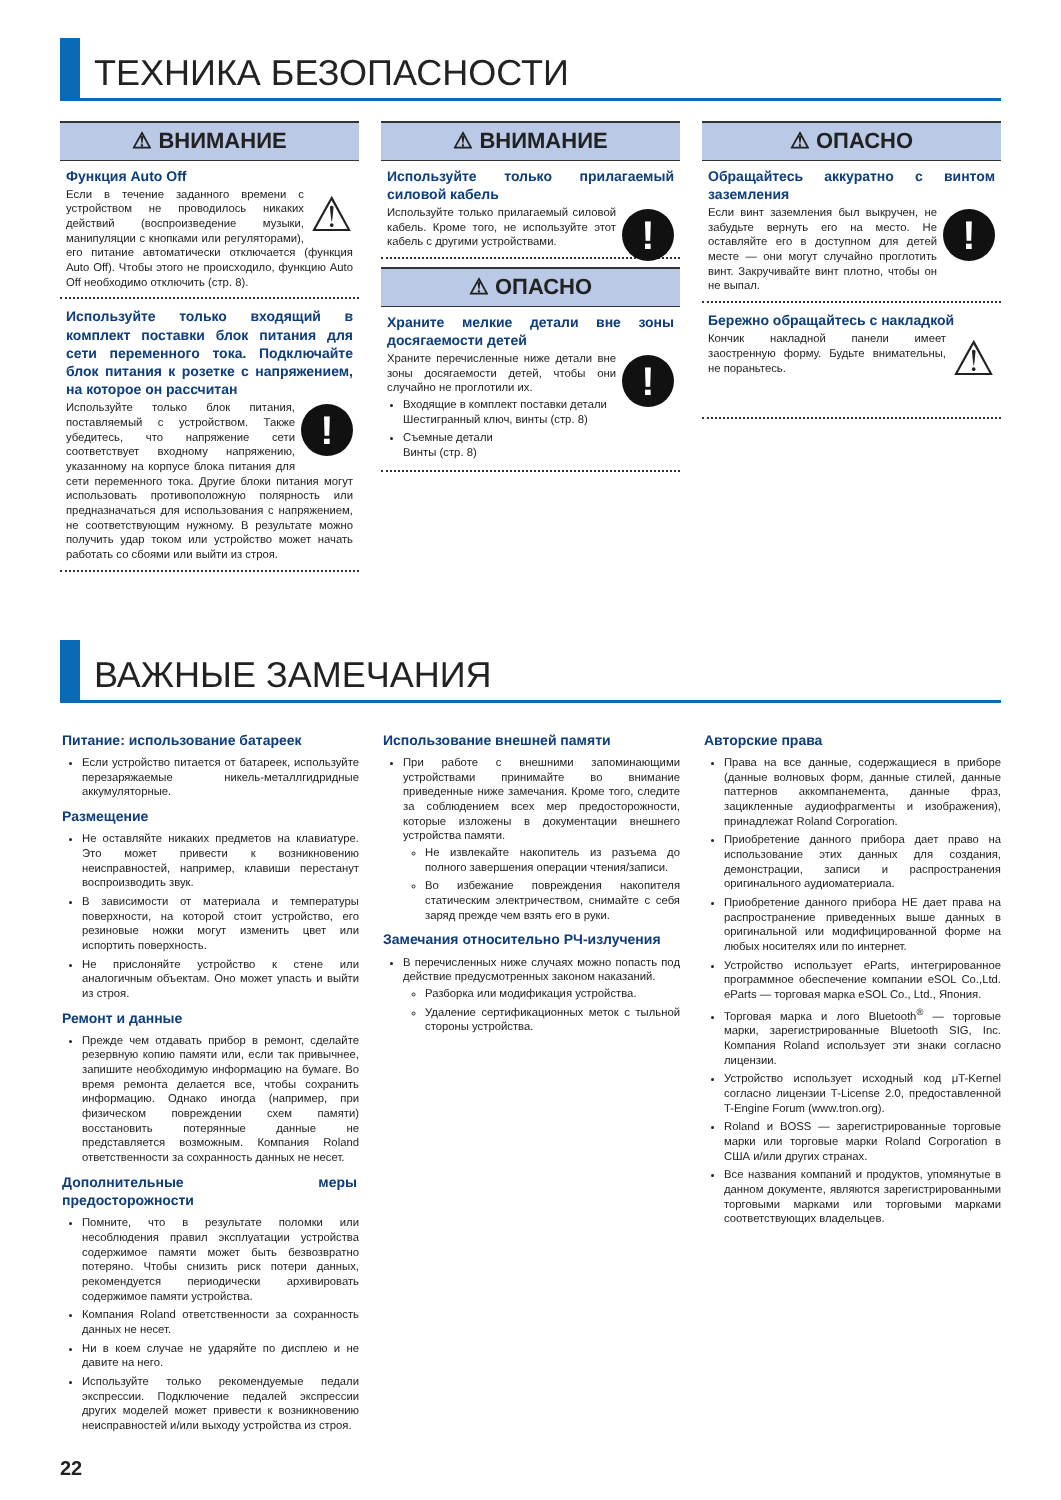ТЕХНИКА БЕЗОПАСНОСТИ
⚠ ВНИМАНИЕ
Функция Auto Off
⚠
Если в течение заданного времени с устройством не проводилось никаких действий (воспроизведение музыки, манипуляции с кнопками или регуляторами), его питание автоматически отключается (функция Auto Off). Чтобы этого не происходило, функцию Auto Off необходимо отключить (стр. 8).
Используйте только входящий в комплект поставки блок питания для сети переменного тока. Подключайте блок питания к розетке с напряжением, на которое он рассчитан
!
Используйте только блок питания, поставляемый с устройством. Также убедитесь, что напряжение сети соответствует входному напряжению, указанному на корпусе блока питания для сети переменного тока. Другие блоки питания могут использовать противоположную полярность или предназначаться для использования с напряжением, не соответствующим нужному. В результате можно получить удар током или устройство может начать работать со сбоями или выйти из строя.
⚠ ВНИМАНИЕ
Используйте только прилагаемый силовой кабель
!
Используйте только прилагаемый силовой кабель. Кроме того, не используйте этот кабель с другими устройствами.
⚠ ОПАСНО
Храните мелкие детали вне зоны досягаемости детей
!
Храните перечисленные ниже детали вне зоны досягаемости детей, чтобы они случайно не проглотили их.
Входящие в комплект поставки детали
Шестигранный ключ, винты (стр. 8)
Съемные детали
Винты (стр. 8)
⚠ ОПАСНО
Обращайтесь аккуратно с винтом заземления
!
Если винт заземления был выкручен, не забудьте вернуть его на место. Не оставляйте его в доступном для детей месте — они могут случайно проглотить винт. Закручивайте винт плотно, чтобы он не выпал.
Бережно обращайтесь с накладкой
⚠
Кончик накладной панели имеет заостренную форму. Будьте внимательны, не пораньтесь.
ВАЖНЫЕ ЗАМЕЧАНИЯ
Питание: использование батареек
Если устройство питается от батареек, используйте перезаряжаемые никель-металлгидридные аккумуляторные.
Размещение
Не оставляйте никаких предметов на клавиатуре. Это может привести к возникновению неисправностей, например, клавиши перестанут воспроизводить звук.
В зависимости от материала и температуры поверхности, на которой стоит устройство, его резиновые ножки могут изменить цвет или испортить поверхность.
Не прислоняйте устройство к стене или аналогичным объектам. Оно может упасть и выйти из строя.
Ремонт и данные
Прежде чем отдавать прибор в ремонт, сделайте резервную копию памяти или, если так привычнее, запишите необходимую информацию на бумаге. Во время ремонта делается все, чтобы сохранить информацию. Однако иногда (например, при физическом повреждении схем памяти) восстановить потерянные данные не представляется возможным. Компания Roland ответственности за сохранность данных не несет.
Дополнительные меры предосторожности
Помните, что в результате поломки или несоблюдения правил эксплуатации устройства содержимое памяти может быть безвозвратно потеряно. Чтобы снизить риск потери данных, рекомендуется периодически архивировать содержимое памяти устройства.
Компания Roland ответственности за сохранность данных не несет.
Ни в коем случае не ударяйте по дисплею и не давите на него.
Используйте только рекомендуемые педали экспрессии. Подключение педалей экспрессии других моделей может привести к возникновению неисправностей и/или выходу устройства из строя.
Использование внешней памяти
При работе с внешними запоминающими устройствами принимайте во внимание приведенные ниже замечания. Кроме того, следите за соблюдением всех мер предосторожности, которые изложены в документации внешнего устройства памяти.
Не извлекайте накопитель из разъема до полного завершения операции чтения/записи.
Во избежание повреждения накопителя статическим электричеством, снимайте с себя заряд прежде чем взять его в руки.
Замечания относительно РЧ-излучения
В перечисленных ниже случаях можно попасть под действие предусмотренных законом наказаний.
Разборка или модификация устройства.
Удаление сертификационных меток с тыльной стороны устройства.
Авторские права
Права на все данные, содержащиеся в приборе (данные волновых форм, данные стилей, данные паттернов аккомпанемента, данные фраз, зацикленные аудиофрагменты и изображения), принадлежат Roland Corporation.
Приобретение данного прибора дает право на использование этих данных для создания, демонстрации, записи и распространения оригинального аудиоматериала.
Приобретение данного прибора НЕ дает права на распространение приведенных выше данных в оригинальной или модифицированной форме на любых носителях или по интернет.
Устройство использует eParts, интегрированное программное обеспечение компании eSOL Co.,Ltd. eParts — торговая марка eSOL Co., Ltd., Япония.
Торговая марка и лого Bluetooth<sup>®</sup> — торговые марки, зарегистрированные Bluetooth SIG, Inc. Компания Roland использует эти знаки согласно лицензии.
Устройство использует исходный код μT-Kernel согласно лицензии T-License 2.0, предоставленной T-Engine Forum (www.tron.org).
Roland и BOSS — зарегистрированные торговые марки или торговые марки Roland Corporation в США и/или других странах.
Все названия компаний и продуктов, упомянутые в данном документе, являются зарегистрированными торговыми марками или торговыми марками соответствующих владельцев.
22